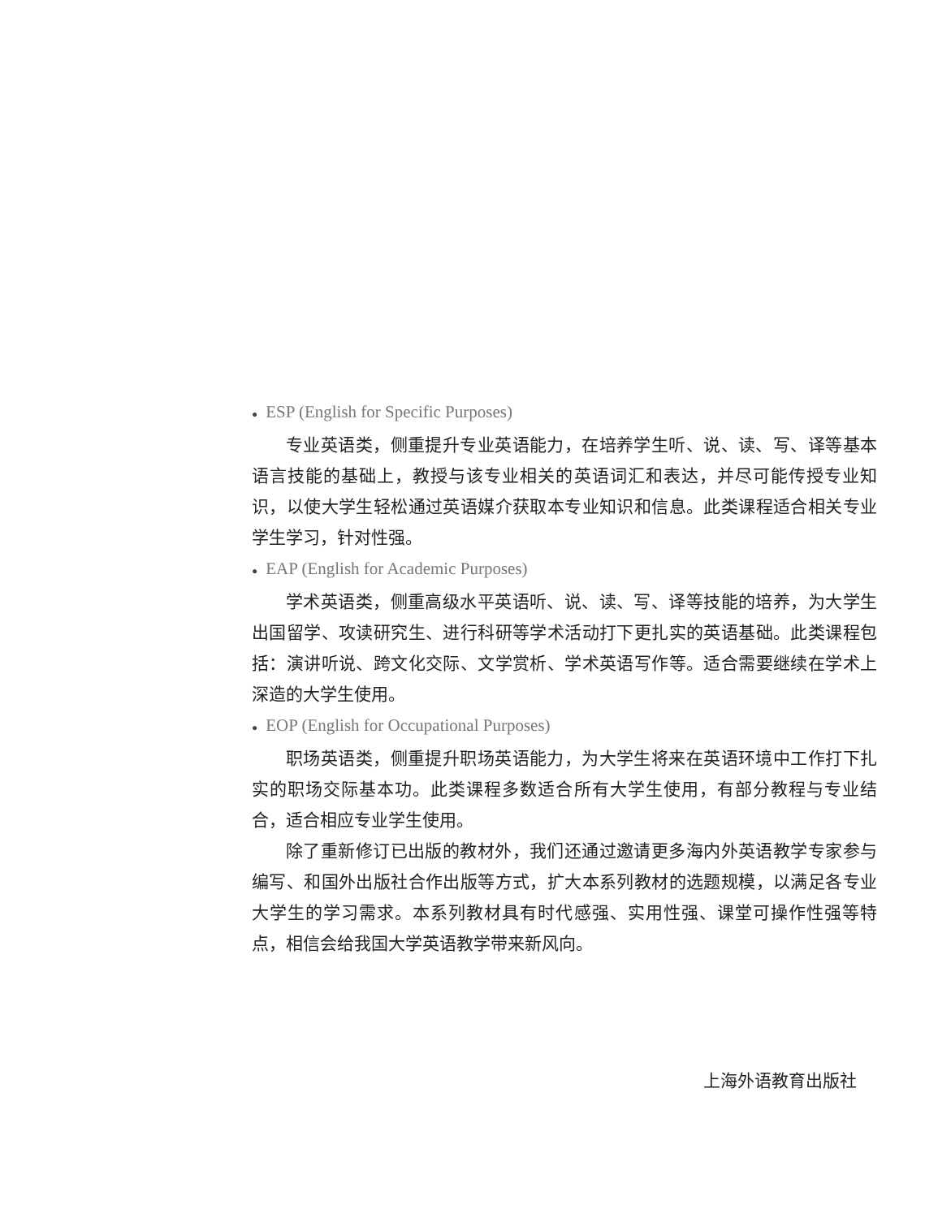● ESP (English for Specific Purposes)
专业英语类，侧重提升专业英语能力，在培养学生听、说、读、写、译等基本语言技能的基础上，教授与该专业相关的英语词汇和表达，并尽可能传授专业知识，以使大学生轻松通过英语媒介获取本专业知识和信息。此类课程适合相关专业学生学习，针对性强。
● EAP (English for Academic Purposes)
学术英语类，侧重高级水平英语听、说、读、写、译等技能的培养，为大学生出国留学、攻读研究生、进行科研等学术活动打下更扎实的英语基础。此类课程包括：演讲听说、跨文化交际、文学赏析、学术英语写作等。适合需要继续在学术上深造的大学生使用。
● EOP (English for Occupational Purposes)
职场英语类，侧重提升职场英语能力，为大学生将来在英语环境中工作打下扎实的职场交际基本功。此类课程多数适合所有大学生使用，有部分教程与专业结合，适合相应专业学生使用。
除了重新修订已出版的教材外，我们还通过邀请更多海内外英语教学专家参与编写、和国外出版社合作出版等方式，扩大本系列教材的选题规模，以满足各专业大学生的学习需求。本系列教材具有时代感强、实用性强、课堂可操作性强等特点，相信会给我国大学英语教学带来新风向。
上海外语教育出版社